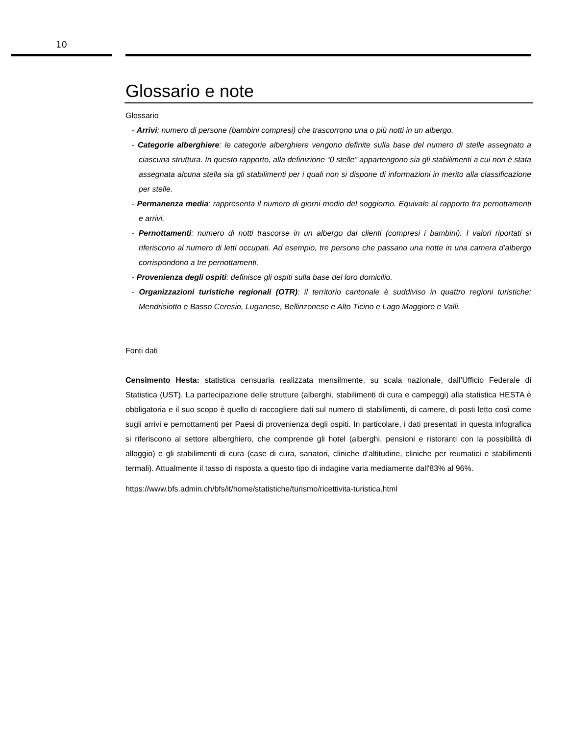10
Glossario e note
Glossario
- Arrivi: numero di persone (bambini compresi) che trascorrono una o più notti in un albergo.
- Categorie alberghiere: le categorie alberghiere vengono definite sulla base del numero di stelle assegnato a ciascuna struttura. In questo rapporto, alla definizione “0 stelle” appartengono sia gli stabilimenti a cui non è stata assegnata alcuna stella sia gli stabilimenti per i quali non si dispone di informazioni in merito alla classificazione per stelle.
- Permanenza media: rappresenta il numero di giorni medio del soggiorno. Equivale al rapporto fra pernottamenti e arrivi.
- Pernottamenti: numero di notti trascorse in un albergo dai clienti (compresi i bambini). I valori riportati si riferiscono al numero di letti occupati. Ad esempio, tre persone che passano una notte in una camera d’albergo corrispondono a tre pernottamenti.
- Provenienza degli ospiti: definisce gli ospiti sulla base del loro domicilio.
- Organizzazioni turistiche regionali (OTR): il territorio cantonale è suddiviso in quattro regioni turistiche: Mendrisiotto e Basso Ceresio, Luganese, Bellinzonese e Alto Ticino e Lago Maggiore e Valli.
Fonti dati
Censimento Hesta: statistica censuaria realizzata mensilmente, su scala nazionale, dall’Ufficio Federale di Statistica (UST). La partecipazione delle strutture (alberghi, stabilimenti di cura e campeggi) alla statistica HESTA è obbligatoria e il suo scopo è quello di raccogliere dati sul numero di stabilimenti, di camere, di posti letto così come sugli arrivi e pernottamenti per Paesi di provenienza degli ospiti. In particolare, i dati presentati in questa infografica si riferiscono al settore alberghiero, che comprende gli hotel (alberghi, pensioni e ristoranti con la possibilità di alloggio) e gli stabilimenti di cura (case di cura, sanatori, cliniche d’altitudine, cliniche per reumatici e stabilimenti termali). Attualmente il tasso di risposta a questo tipo di indagine varia mediamente dall'83% al 96%.
https://www.bfs.admin.ch/bfs/it/home/statistiche/turismo/ricettivita-turistica.html